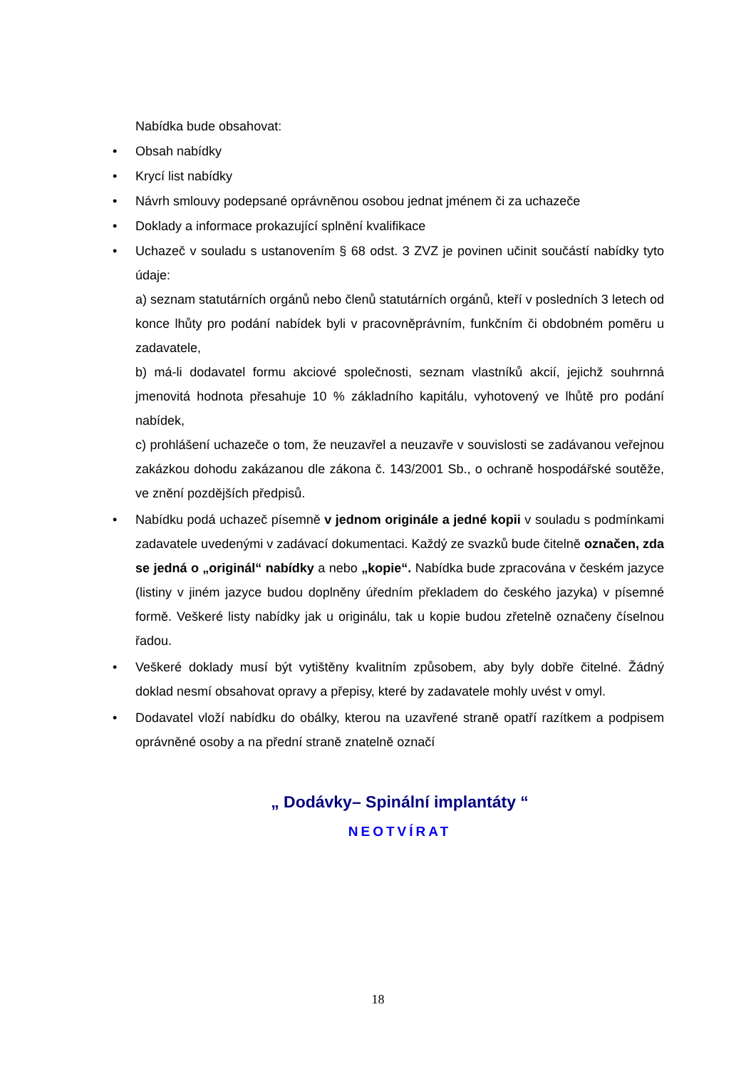Nabídka bude obsahovat:
• Obsah nabídky
• Krycí list nabídky
• Návrh smlouvy podepsané oprávněnou osobou jednat jménem či za uchazeče
• Doklady a informace prokazující splnění kvalifikace
• Uchazeč v souladu s ustanovením § 68 odst. 3 ZVZ je povinen učinit součástí nabídky tyto údaje:
a) seznam statutárních orgánů nebo členů statutárních orgánů, kteří v posledních 3 letech od konce lhůty pro podání nabídek byli v pracovněprávním, funkčním či obdobném poměru u zadavatele,
b) má-li dodavatel formu akciové společnosti, seznam vlastníků akcií, jejichž souhrnná jmenovitá hodnota přesahuje 10 % základního kapitálu, vyhotovený ve lhůtě pro podání nabídek,
c) prohlášení uchazeče o tom, že neuzavřel a neuzavře v souvislosti se zadávanou veřejnou zakázkou dohodu zakázanou dle zákona č. 143/2001 Sb., o ochraně hospodářské soutěže, ve znění pozdějších předpisů.
• Nabídku podá uchazeč písemně v jednom originále a jedné kopii v souladu s podmínkami zadavatele uvedenými v zadávací dokumentaci. Každý ze svazků bude čitelně označen, zda se jedná o „originál“ nabídky a nebo „kopie“. Nabídka bude zpracována v českém jazyce (listiny v jiném jazyce budou doplněny úředním překladem do českého jazyka) v písemné formě. Veškeré listy nabídky jak u originálu, tak u kopie budou zřetelně označeny číselnou řadou.
• Veškeré doklady musí být vytištěny kvalitním způsobem, aby byly dobře čitelné. Žádný doklad nesmí obsahovat opravy a přepisy, které by zadavatele mohly uvést v omyl.
• Dodavatel vloží nabídku do obálky, kterou na uzavřené straně opatří razítkem a podpisem oprávněné osoby a na přední straně znatelně označí
„ Dodávky– Spinální implantáty “
NEOTVÍRAT
18